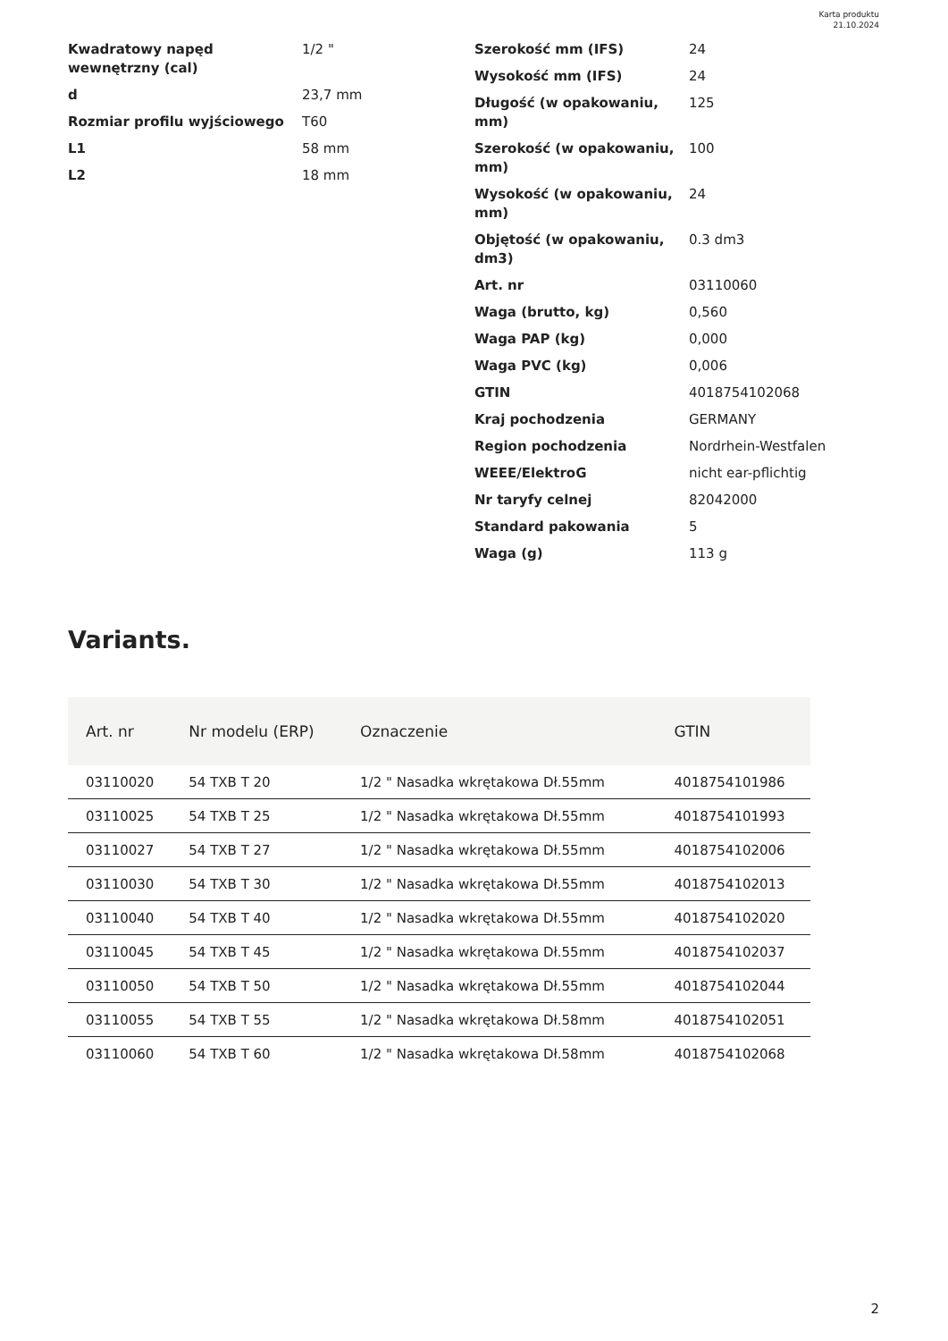Karta produktu
21.10.2024
| Kwadratowy napęd wewnętrzny (cal) | 1/2 " |
| d | 23,7 mm |
| Rozmiar profilu wyjściowego | T60 |
| L1 | 58 mm |
| L2 | 18 mm |
| Szerokość mm (IFS) | 24 |
| Wysokość mm (IFS) | 24 |
| Długość (w opakowaniu, mm) | 125 |
| Szerokość (w opakowaniu, mm) | 100 |
| Wysokość (w opakowaniu, mm) | 24 |
| Objętość (w opakowaniu, dm3) | 0.3 dm3 |
| Art. nr | 03110060 |
| Waga (brutto, kg) | 0,560 |
| Waga PAP (kg) | 0,000 |
| Waga PVC (kg) | 0,006 |
| GTIN | 4018754102068 |
| Kraj pochodzenia | GERMANY |
| Region pochodzenia | Nordrhein-Westfalen |
| WEEE/ElektroG | nicht ear-pflichtig |
| Nr taryfy celnej | 82042000 |
| Standard pakowania | 5 |
| Waga (g) | 113 g |
Variants.
| Art. nr | Nr modelu (ERP) | Oznaczenie | GTIN |
| --- | --- | --- | --- |
| 03110020 | 54 TXB T 20 | 1/2 " Nasadka wkrętakowa Dł.55mm | 4018754101986 |
| 03110025 | 54 TXB T 25 | 1/2 " Nasadka wkrętakowa Dł.55mm | 4018754101993 |
| 03110027 | 54 TXB T 27 | 1/2 " Nasadka wkrętakowa Dł.55mm | 4018754102006 |
| 03110030 | 54 TXB T 30 | 1/2 " Nasadka wkrętakowa Dł.55mm | 4018754102013 |
| 03110040 | 54 TXB T 40 | 1/2 " Nasadka wkrętakowa Dł.55mm | 4018754102020 |
| 03110045 | 54 TXB T 45 | 1/2 " Nasadka wkrętakowa Dł.55mm | 4018754102037 |
| 03110050 | 54 TXB T 50 | 1/2 " Nasadka wkrętakowa Dł.55mm | 4018754102044 |
| 03110055 | 54 TXB T 55 | 1/2 " Nasadka wkrętakowa Dł.58mm | 4018754102051 |
| 03110060 | 54 TXB T 60 | 1/2 " Nasadka wkrętakowa Dł.58mm | 4018754102068 |
2